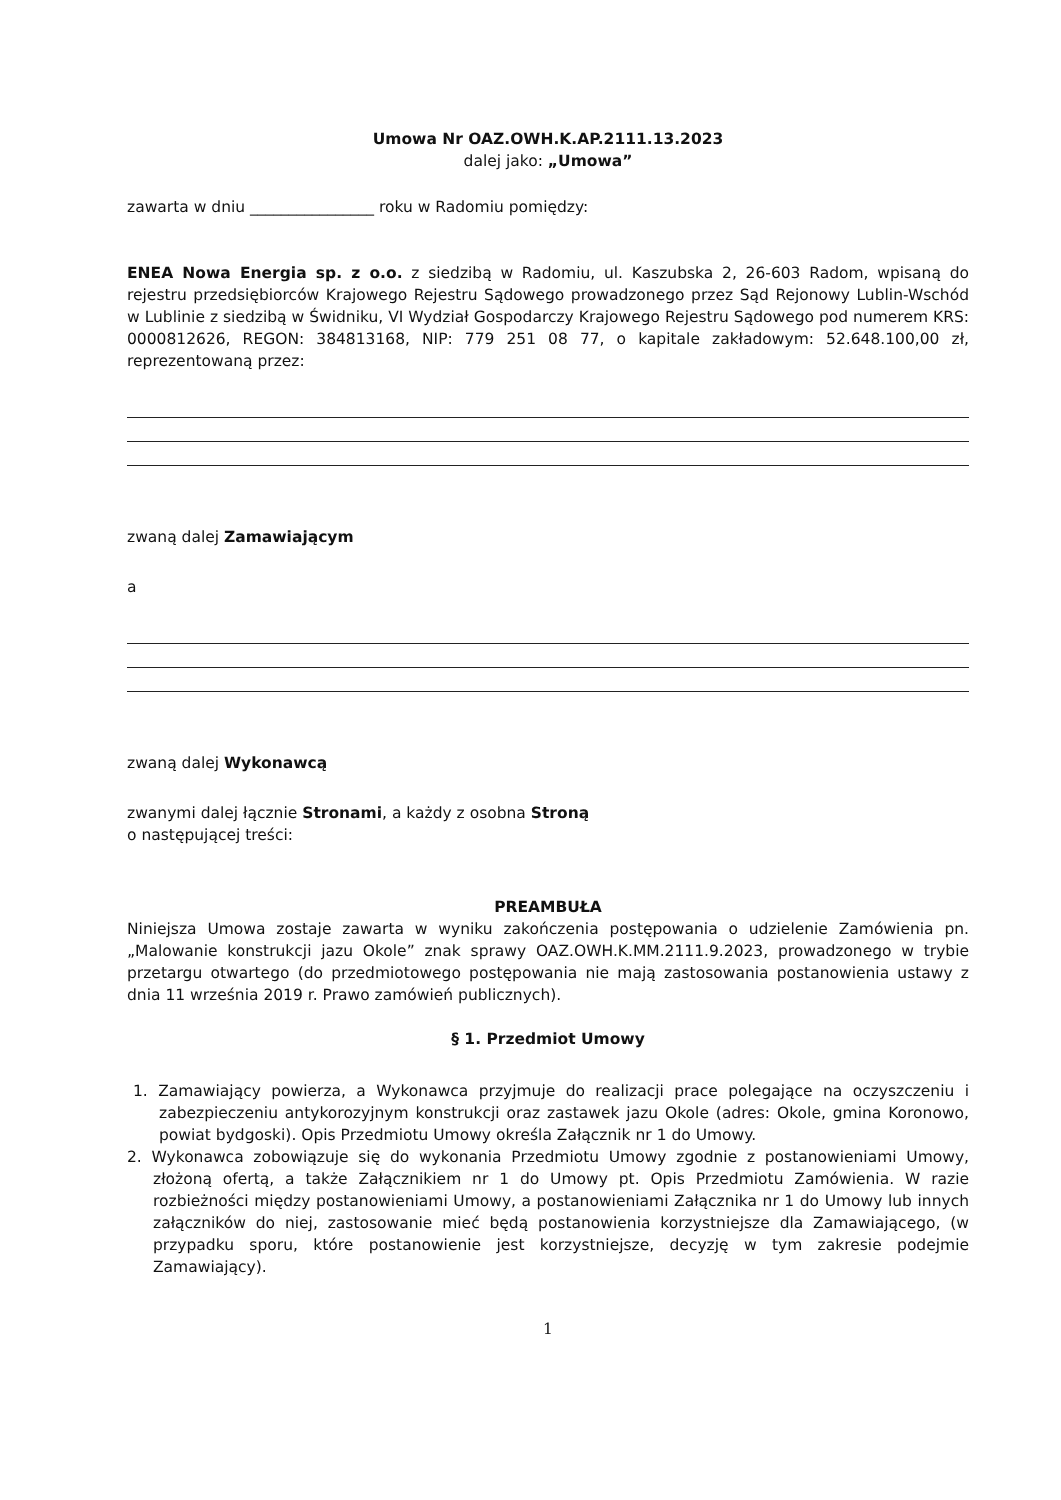Umowa Nr OAZ.OWH.K.AP.2111.13.2023
dalej jako: „Umowa”
zawarta w dniu ________________ roku w Radomiu pomiędzy:
ENEA Nowa Energia sp. z o.o. z siedzibą w Radomiu, ul. Kaszubska 2, 26-603 Radom, wpisaną do rejestru przedsiębiorców Krajowego Rejestru Sądowego prowadzonego przez Sąd Rejonowy Lublin-Wschód w Lublinie z siedzibą w Świdniku, VI Wydział Gospodarczy Krajowego Rejestru Sądowego pod numerem KRS: 0000812626, REGON: 384813168, NIP: 779 251 08 77, o kapitale zakładowym: 52.648.100,00 zł, reprezentowaną przez:
zwaną dalej Zamawiającym
a
zwaną dalej Wykonawcą
zwanymi dalej łącznie Stronami, a każdy z osobna Stroną
o następującej treści:
PREAMBUŁA
Niniejsza Umowa zostaje zawarta w wyniku zakończenia postępowania o udzielenie Zamówienia pn. „Malowanie konstrukcji jazu Okole” znak sprawy OAZ.OWH.K.MM.2111.9.2023, prowadzonego w trybie przetargu otwartego (do przedmiotowego postępowania nie mają zastosowania postanowienia ustawy z dnia 11 września 2019 r. Prawo zamówień publicznych).
§ 1. Przedmiot Umowy
1. Zamawiający powierza, a Wykonawca przyjmuje do realizacji prace polegające na oczyszczeniu i zabezpieczeniu antykorozyjnym konstrukcji oraz zastawek jazu Okole (adres: Okole, gmina Koronowo, powiat bydgoski). Opis Przedmiotu Umowy określa Załącznik nr 1 do Umowy.
2. Wykonawca zobowiązuje się do wykonania Przedmiotu Umowy zgodnie z postanowieniami Umowy, złożoną ofertą, a także Załącznikiem nr 1 do Umowy pt. Opis Przedmiotu Zamówienia. W razie rozbieżności między postanowieniami Umowy, a postanowieniami Załącznika nr 1 do Umowy lub innych załączników do niej, zastosowanie mieć będą postanowienia korzystniejsze dla Zamawiającego, (w przypadku sporu, które postanowienie jest korzystniejsze, decyzję w tym zakresie podejmie Zamawiający).
1